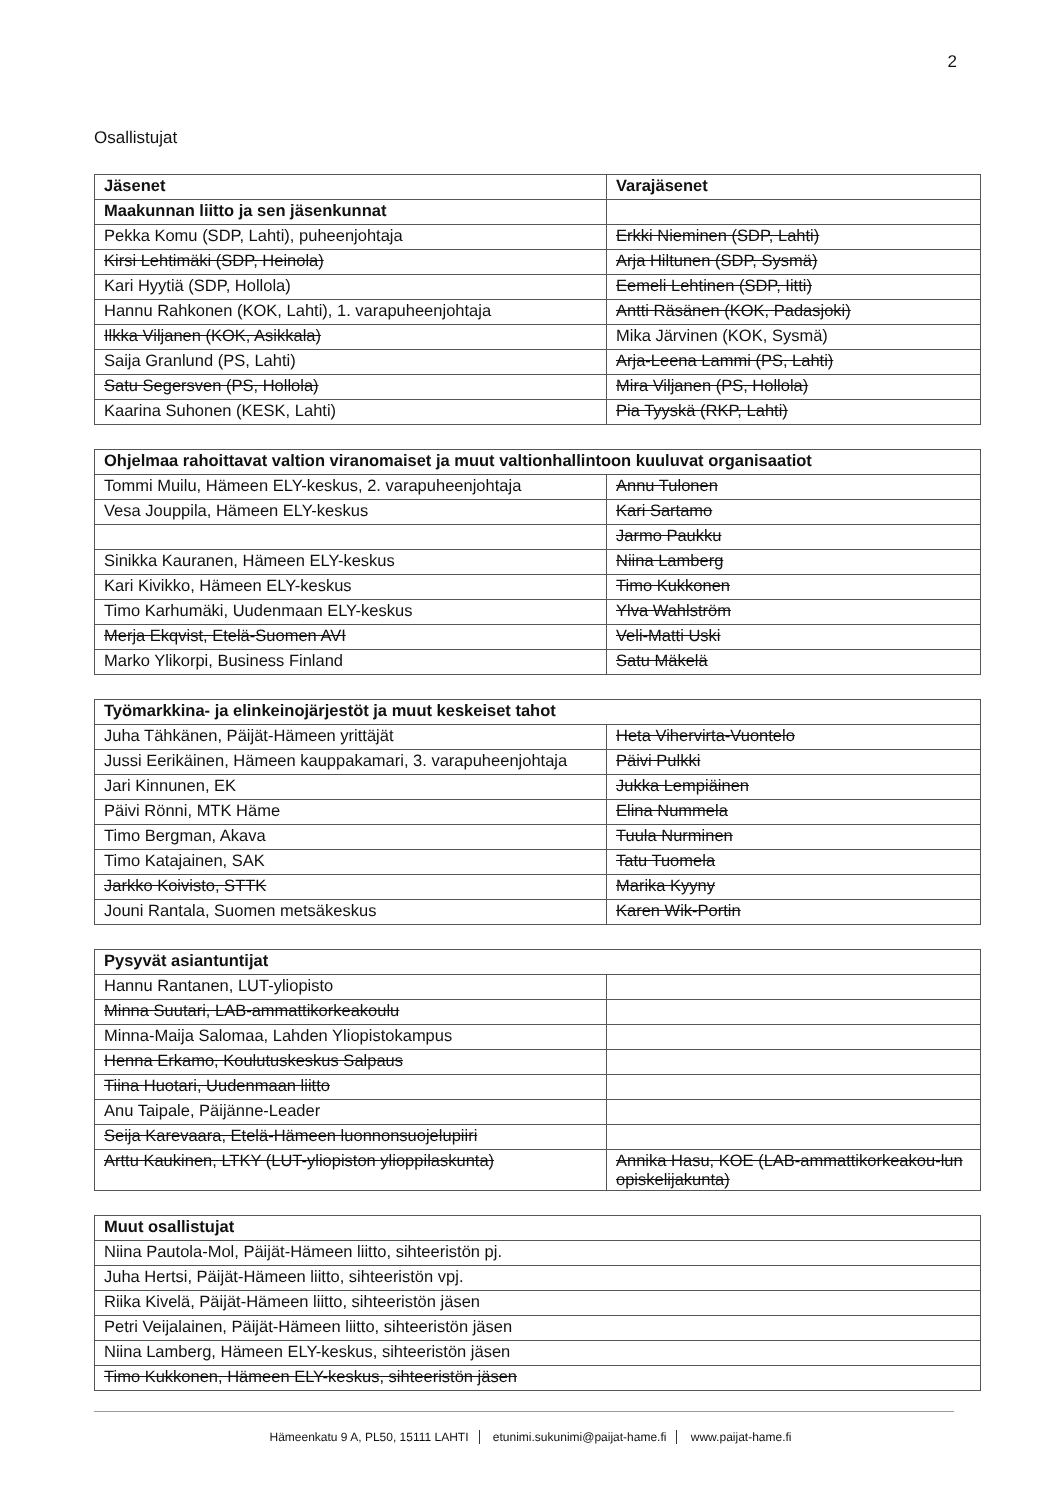2
Osallistujat
| Jäsenet | Varajäsenet |
| --- | --- |
| Maakunnan liitto ja sen jäsenkunnat | |
| Pekka Komu (SDP, Lahti), puheenjohtaja | Erkki Nieminen (SDP, Lahti) |
| Kirsi Lehtimäki (SDP, Heinola) | Arja Hiltunen (SDP, Sysmä) |
| Kari Hyytiä (SDP, Hollola) | Eemeli Lehtinen (SDP, Iitti) |
| Hannu Rahkonen (KOK, Lahti), 1. varapuheenjohtaja | Antti Räsänen (KOK, Padasjoki) |
| Ilkka Viljanen (KOK, Asikkala) | Mika Järvinen (KOK, Sysmä) |
| Saija Granlund (PS, Lahti) | Arja-Leena Lammi (PS, Lahti) |
| Satu Segersven (PS, Hollola) | Mira Viljanen (PS, Hollola) |
| Kaarina Suhonen (KESK, Lahti) | Pia Tyyskä (RKP, Lahti) |
| Ohjelmaa rahoittavat valtion viranomaiset ja muut valtionhallintoon kuuluvat organisaatiot | |
| --- | --- |
| Tommi Muilu, Hämeen ELY-keskus, 2. varapuheenjohtaja | Annu Tulonen |
| Vesa Jouppila, Hämeen ELY-keskus | Kari Sartamo |
| | Jarmo Paukku |
| Sinikka Kauranen, Hämeen ELY-keskus | Niina Lamberg |
| Kari Kivikko, Hämeen ELY-keskus | Timo Kukkonen |
| Timo Karhumäki, Uudenmaan ELY-keskus | Ylva Wahlström |
| Merja Ekqvist, Etelä-Suomen AVI | Veli-Matti Uski |
| Marko Ylikorpi, Business Finland | Satu Mäkelä |
| Työmarkkina- ja elinkeinojärjestöt ja muut keskeiset tahot | |
| --- | --- |
| Juha Tähkänen, Päijät-Hämeen yrittäjät | Heta Vihervirta-Vuontelo |
| Jussi Eerikäinen, Hämeen kauppakamari, 3. varapuheenjohtaja | Päivi Pulkki |
| Jari Kinnunen, EK | Jukka Lempiäinen |
| Päivi Rönni, MTK Häme | Elina Nummela |
| Timo Bergman, Akava | Tuula Nurminen |
| Timo Katajainen, SAK | Tatu Tuomela |
| Jarkko Koivisto, STTK | Marika Kyyny |
| Jouni Rantala, Suomen metsäkeskus | Karen Wik-Portin |
| Pysyvät asiantuntijat | |
| --- | --- |
| Hannu Rantanen, LUT-yliopisto | |
| Minna Suutari, LAB-ammattikorkeakoulu | |
| Minna-Maija Salomaa, Lahden Yliopistokampus | |
| Henna Erkamo, Koulutuskeskus Salpaus | |
| Tiina Huotari, Uudenmaan liitto | |
| Anu Taipale, Päijänne-Leader | |
| Seija Karevaara, Etelä-Hämeen luonnonsuojelupiiri | |
| Arttu Kaukinen, LTKY (LUT-yliopiston ylioppilaskunta) | Annika Hasu, KOE (LAB-ammattikorkeakou-lun opiskelijakunta) |
| Muut osallistujat |
| --- |
| Niina Pautola-Mol, Päijät-Hämeen liitto, sihteeristön pj. |
| Juha Hertsi, Päijät-Hämeen liitto, sihteeristön vpj. |
| Riika Kivelä, Päijät-Hämeen liitto, sihteeristön jäsen |
| Petri Veijalainen, Päijät-Hämeen liitto, sihteeristön jäsen |
| Niina Lamberg, Hämeen ELY-keskus, sihteeristön jäsen |
| Timo Kukkonen, Hämeen ELY-keskus, sihteeristön jäsen |
Hämeenkatu 9 A, PL50, 15111 LAHTI etunimi.sukunimi@paijat-hame.fi www.paijat-hame.fi